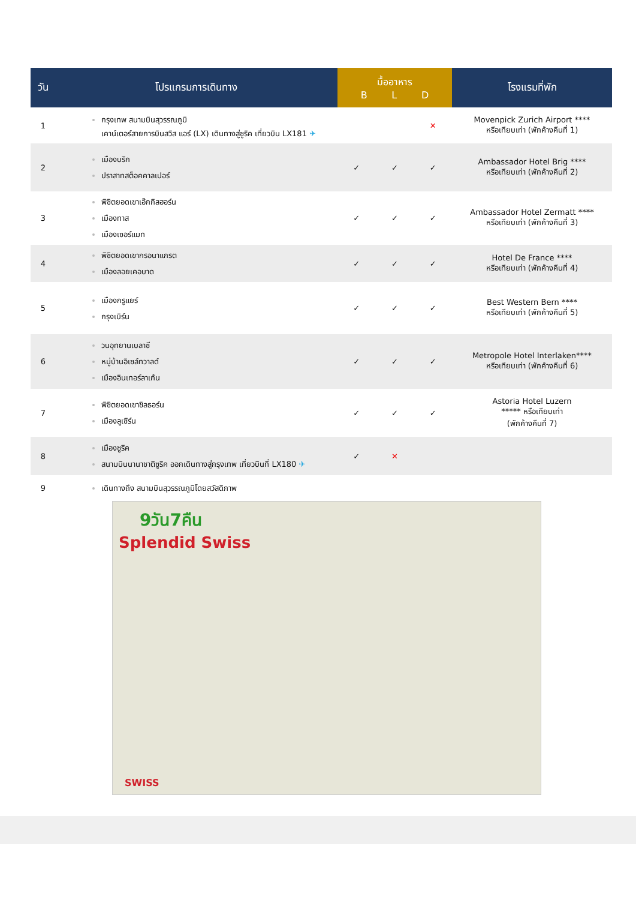| วัน | โปรแกรมการเดินทาง | มื้ออาหาร B L D | | | โรงแรมที่พัก |
| --- | --- | --- | --- | --- | --- |
| 1 | กรุงเทพ สนามบินสุวรรณภูมิ เคาน์เตอร์สายการบินสวิส แอร์ (LX) เดินทางสู่ซูริค เที่ยวบิน LX181 ✈ | | | ✕ | Movenpick Zurich Airport **** หรือเทียบเท่า (พักค้างคืนที่ 1) |
| 2 | เมืองบริก ปราสาทสต็อคคาลเปอร์ | ✓ | ✓ | ✓ | Ambassador Hotel Brig **** หรือเทียบเท่า (พักค้างคืนที่ 2) |
| 3 | พิชิตยอดเขาเอ๊กกิสฮอร์น เมืองทาส เมืองเซอร์แมท | ✓ | ✓ | ✓ | Ambassador Hotel Zermatt **** หรือเทียบเท่า (พักค้างคืนที่ 3) |
| 4 | พิชิตยอดเขากรอนาแกรต เมืองลอยเคอบาด | ✓ | ✓ | ✓ | Hotel De France **** หรือเทียบเท่า (พักค้างคืนที่ 4) |
| 5 | เมืองกรูแยร์ กรุงเบิร์น | ✓ | ✓ | ✓ | Best Western Bern **** หรือเทียบเท่า (พักค้างคืนที่ 5) |
| 6 | วนอุทยานเบลาซี หมู่บ้านอิเซล์ทวาลด์ เมืองอินเทอร์ลาเก้น | ✓ | ✓ | ✓ | Metropole Hotel Interlaken**** หรือเทียบเท่า (พักค้างคืนที่ 6) |
| 7 | พิชิตยอดเขาชิลธอร์น เมืองลูเซิร์น | ✓ | ✓ | ✓ | Astoria Hotel Luzern ***** หรือเทียบเท่า (พักค้างคืนที่ 7) |
| 8 | เมืองซูริค สนามบินนานาชาติซูริค ออกเดินทางสู่กรุงเทพ เที่ยวบินที่ LX180 ✈ | ✓ | ✕ | | |
| 9 | เดินทางถึง สนามบินสุวรรณภูมิโดยสวัสดิภาพ | | | | |
9วัน7คืน
Splendid Swiss
SWISS